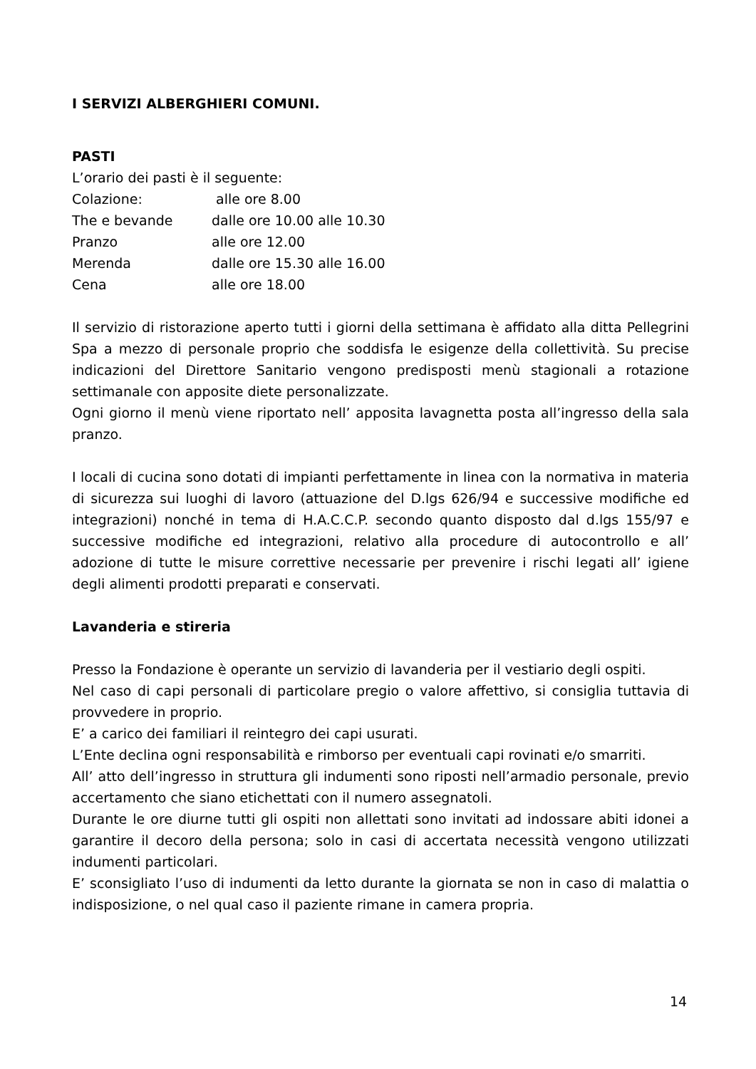I SERVIZI ALBERGHIERI COMUNI.
PASTI
L’orario dei pasti è il seguente:
Colazione: alle ore 8.00
The e bevande dalle ore 10.00 alle 10.30
Pranzo alle ore 12.00
Merenda dalle ore 15.30 alle 16.00
Cena alle ore 18.00
Il servizio di ristorazione aperto tutti i giorni della settimana è affidato alla ditta Pellegrini Spa a mezzo di personale proprio che soddisfa le esigenze della collettività. Su precise indicazioni del Direttore Sanitario vengono predisposti menù stagionali a rotazione settimanale con apposite diete personalizzate.
Ogni giorno il menù viene riportato nell’ apposita lavagnetta posta all’ingresso della sala pranzo.
I locali di cucina sono dotati di impianti perfettamente in linea con la normativa in materia di sicurezza sui luoghi di lavoro (attuazione del D.lgs 626/94 e successive modifiche ed integrazioni) nonché in tema di H.A.C.C.P. secondo quanto disposto dal d.lgs 155/97 e successive modifiche ed integrazioni, relativo alla procedure di autocontrollo e all’ adozione di tutte le misure correttive necessarie per prevenire i rischi legati all’ igiene degli alimenti prodotti preparati e conservati.
Lavanderia e stireria
Presso la Fondazione è operante un servizio di lavanderia per il vestiario degli ospiti.
Nel caso di capi personali di particolare pregio o valore affettivo, si consiglia tuttavia di provvedere in proprio.
E’ a carico dei familiari il reintegro dei capi usurati.
L’Ente declina ogni responsabilità e rimborso per eventuali capi rovinati e/o smarriti.
All’ atto dell’ingresso in struttura gli indumenti sono riposti nell’armadio personale, previo accertamento che siano etichettati con il numero assegnatoli.
Durante le ore diurne tutti gli ospiti non allettati sono invitati ad indossare abiti idonei a garantire il decoro della persona; solo in casi di accertata necessità vengono utilizzati indumenti particolari.
E’ sconsigliato l’uso di indumenti da letto durante la giornata se non in caso di malattia o indisposizione, o nel qual caso il paziente rimane in camera propria.
14